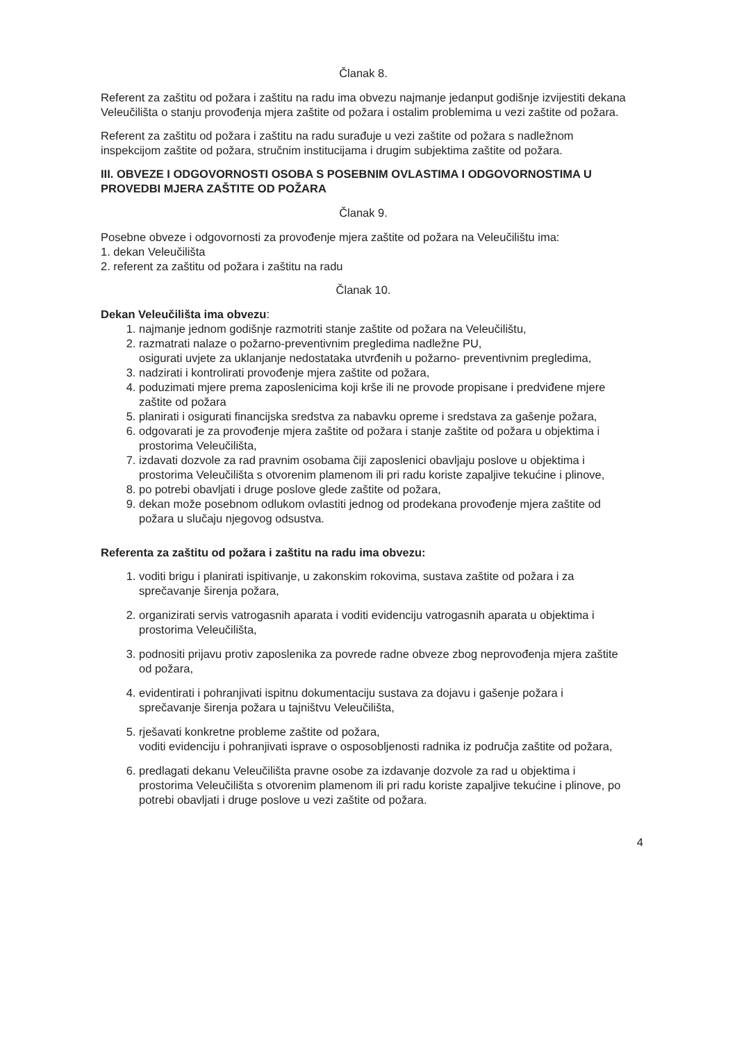Članak 8.
Referent za zaštitu od požara i zaštitu na radu ima obvezu najmanje jedanput godišnje izvijestiti dekana Veleučilišta o stanju provođenja mjera zaštite od požara i ostalim problemima u vezi zaštite od požara.
Referent za zaštitu od požara i zaštitu na radu surađuje u vezi zaštite od požara s nadležnom inspekcijom zaštite od požara, stručnim institucijama i drugim subjektima zaštite od požara.
III. OBVEZE I ODGOVORNOSTI OSOBA S POSEBNIM OVLASTIMA I ODGOVORNOSTIMA U PROVEDBI MJERA ZAŠTITE OD POŽARA
Članak 9.
Posebne obveze i odgovornosti za provođenje mjera zaštite od požara na Veleučilištu ima:
1. dekan Veleučilišta
2. referent za zaštitu od požara i zaštitu na radu
Članak 10.
Dekan Veleučilišta ima obvezu:
1. najmanje jednom godišnje razmotriti stanje zaštite od požara na Veleučilištu,
2. razmatrati nalaze o požarno-preventivnim pregledima nadležne PU,
osigurati uvjete za uklanjanje nedostataka utvrđenih u požarno- preventivnim pregledima,
3. nadzirati i kontrolirati provođenje mjera zaštite od požara,
4. poduzimati mjere prema zaposlenicima koji krše ili ne provode propisane i predviđene mjere zaštite od požara
5. planirati i osigurati financijska sredstva za nabavku opreme i sredstava za gašenje požara,
6. odgovarati je za provođenje mjera zaštite od požara i stanje zaštite od požara u objektima i prostorima Veleučilišta,
7. izdavati dozvole za rad pravnim osobama čiji zaposlenici obavljaju poslove u objektima i prostorima Veleučilišta s otvorenim plamenom ili pri radu koriste zapaljive tekućine i plinove,
8. po potrebi obavljati i druge poslove glede zaštite od požara,
9. dekan može posebnom odlukom ovlastiti jednog od prodekana provođenje mjera zaštite od požara u slučaju njegovog odsustva.
Referenta za zaštitu od požara i zaštitu na radu ima obvezu:
1. voditi brigu i planirati ispitivanje, u zakonskim rokovima, sustava zaštite od požara i za sprečavanje širenja požara,
2. organizirati servis vatrogasnih aparata i voditi evidenciju vatrogasnih aparata u objektima i prostorima Veleučilišta,
3. podnositi prijavu protiv zaposlenika za povrede radne obveze zbog neprovođenja mjera zaštite od požara,
4. evidentirati i pohranjivati ispitnu dokumentaciju sustava za dojavu i gašenje požara i sprečavanje širenja požara u tajništvu Veleučilišta,
5. rješavati konkretne probleme zaštite od požara,
voditi evidenciju i pohranjivati isprave o osposobljenosti radnika iz područja zaštite od požara,
6. predlagati dekanu Veleučilišta pravne osobe za izdavanje dozvole za rad u objektima i prostorima Veleučilišta s otvorenim plamenom ili pri radu koriste zapaljive tekućine i plinove, po potrebi obavljati i druge poslove u vezi zaštite od požara.
4